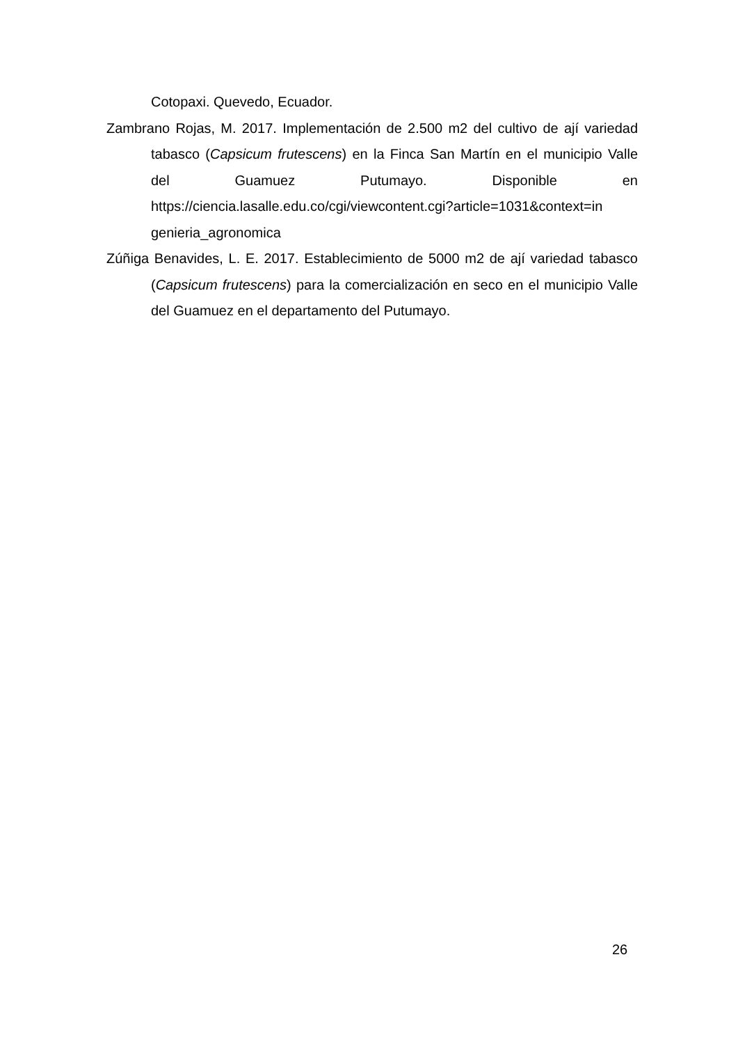Cotopaxi. Quevedo, Ecuador.
Zambrano Rojas, M. 2017. Implementación de 2.500 m2 del cultivo de ají variedad tabasco (Capsicum frutescens) en la Finca San Martín en el municipio Valle del Guamuez Putumayo. Disponible en https://ciencia.lasalle.edu.co/cgi/viewcontent.cgi?article=1031&context=in genieria_agronomica
Zúñiga Benavides, L. E. 2017. Establecimiento de 5000 m2 de ají variedad tabasco (Capsicum frutescens) para la comercialización en seco en el municipio Valle del Guamuez en el departamento del Putumayo.
26